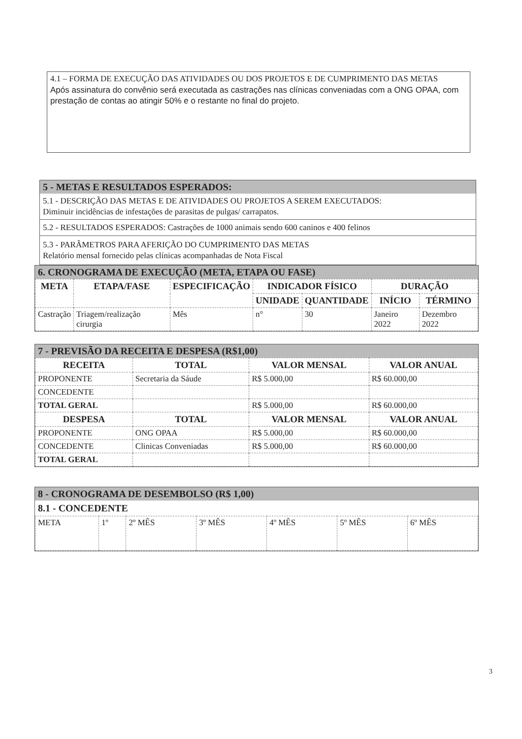4.1 – FORMA DE EXECUÇÃO DAS ATIVIDADES OU DOS PROJETOS E DE CUMPRIMENTO DAS METAS
Após assinatura do convênio será executada as castrações nas clínicas conveniadas com a ONG OPAA, com prestação de contas ao atingir 50% e o restante no final do projeto.
5 - METAS E RESULTADOS ESPERADOS:
5.1 - DESCRIÇÃO DAS METAS E DE ATIVIDADES OU PROJETOS A SEREM EXECUTADOS:
Diminuir incidências de infestações de parasitas de pulgas/ carrapatos.
5.2 - RESULTADOS ESPERADOS: Castrações de 1000 animais sendo 600 caninos e 400 felinos
5.3 - PARÂMETROS PARA AFERIÇÃO DO CUMPRIMENTO DAS METAS
Relatório mensal fornecido pelas clínicas acompanhadas de Nota Fiscal
6. CRONOGRAMA DE EXECUÇÃO (META, ETAPA OU FASE)
| META | ETAPA/FASE | ESPECIFICAÇÃO | INDICADOR FÍSICO | | DURAÇÃO | |
| --- | --- | --- | --- | --- | --- | --- |
| | | | UNIDADE | QUANTIDADE | INÍCIO | TÉRMINO |
| Castração | Triagem/realização cirurgia | Mês | n° | 30 | Janeiro 2022 | Dezembro 2022 |
7 - PREVISÃO DA RECEITA E DESPESA (R$1,00)
| RECEITA | TOTAL | VALOR MENSAL | VALOR ANUAL |
| --- | --- | --- | --- |
| PROPONENTE | Secretaria da Sáude | R$ 5.000,00 | R$ 60.000,00 |
| CONCEDENTE | | | |
| TOTAL GERAL | | R$ 5.000,00 | R$ 60.000,00 |
| DESPESA | TOTAL | VALOR MENSAL | VALOR ANUAL |
| PROPONENTE | ONG OPAA | R$ 5.000,00 | R$ 60.000,00 |
| CONCEDENTE | Clinicas Conveniadas | R$ 5.000,00 | R$ 60.000,00 |
| TOTAL GERAL | | | |
8 - CRONOGRAMA DE DESEMBOLSO (R$ 1,00)
8.1 - CONCEDENTE
| META | 1º | 2º MÊS | 3º MÊS | 4º MÊS | 5º MÊS | 6º MÊS |
3